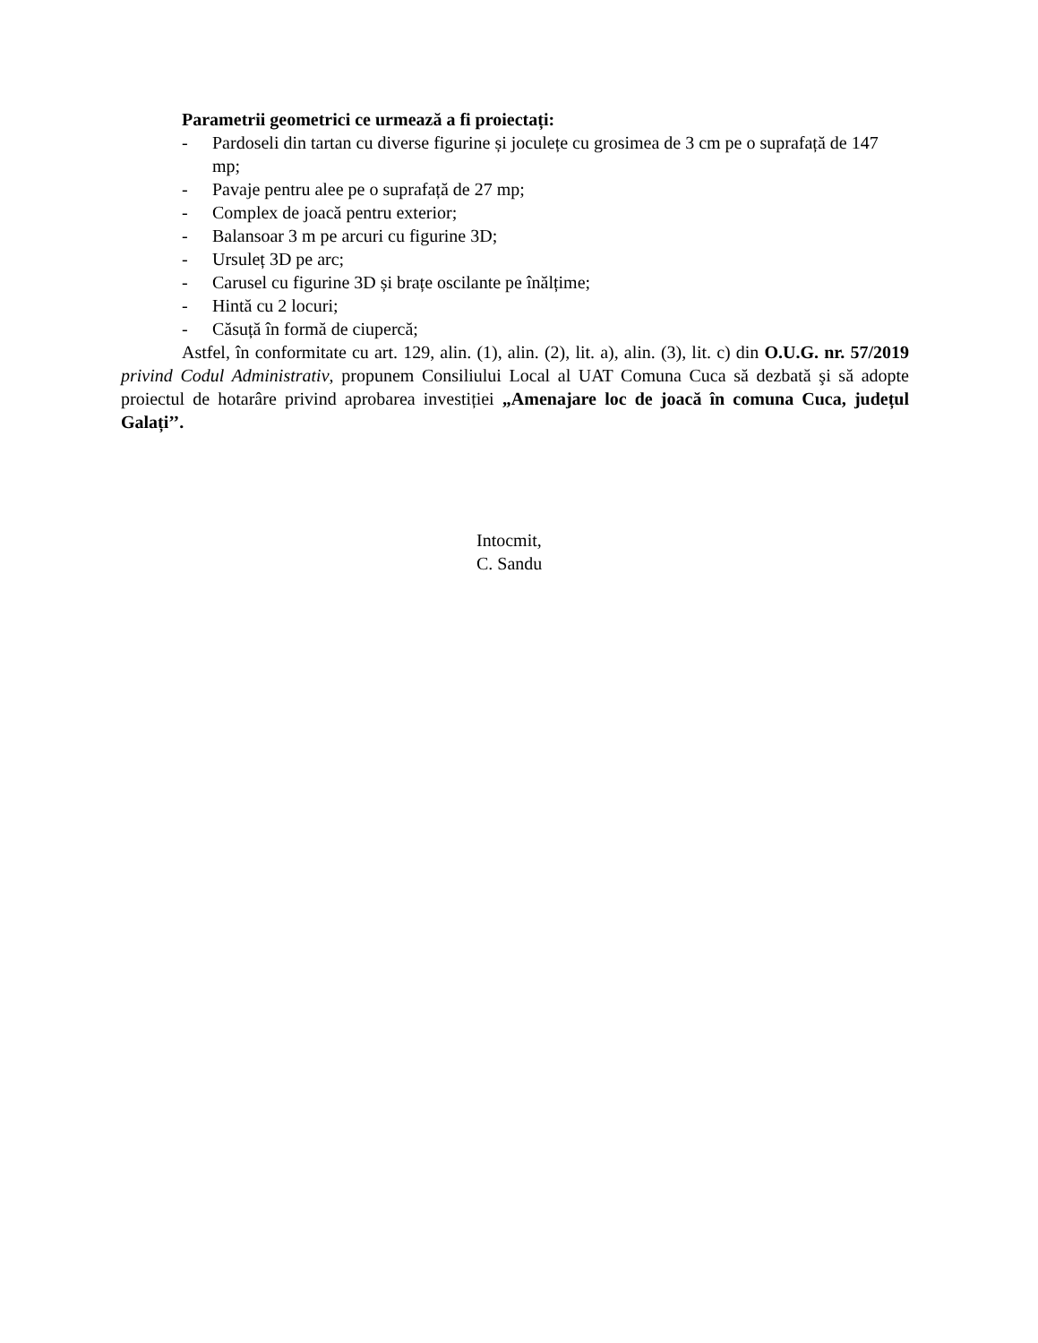Parametrii geometrici ce urmează a fi proiectați:
- Pardoseli din tartan cu diverse figurine și joculețe cu grosimea de 3 cm pe o suprafață de 147 mp;
- Pavaje pentru alee pe o suprafață de 27 mp;
- Complex de joacă pentru exterior;
- Balansoar 3 m pe arcuri cu figurine 3D;
- Ursuleț 3D pe arc;
- Carusel cu figurine 3D și brațe oscilante pe înălțime;
- Hintă cu 2 locuri;
- Căsuță în formă de ciupercă;
Astfel, în conformitate cu art. 129, alin. (1), alin. (2), lit. a), alin. (3), lit. c) din O.U.G. nr. 57/2019 privind Codul Administrativ, propunem Consiliului Local al UAT Comuna Cuca să dezbată şi să adopte proiectul de hotarâre privind aprobarea investiției „Amenajare loc de joacă în comuna Cuca, județul Galați’’.
Intocmit,
C. Sandu